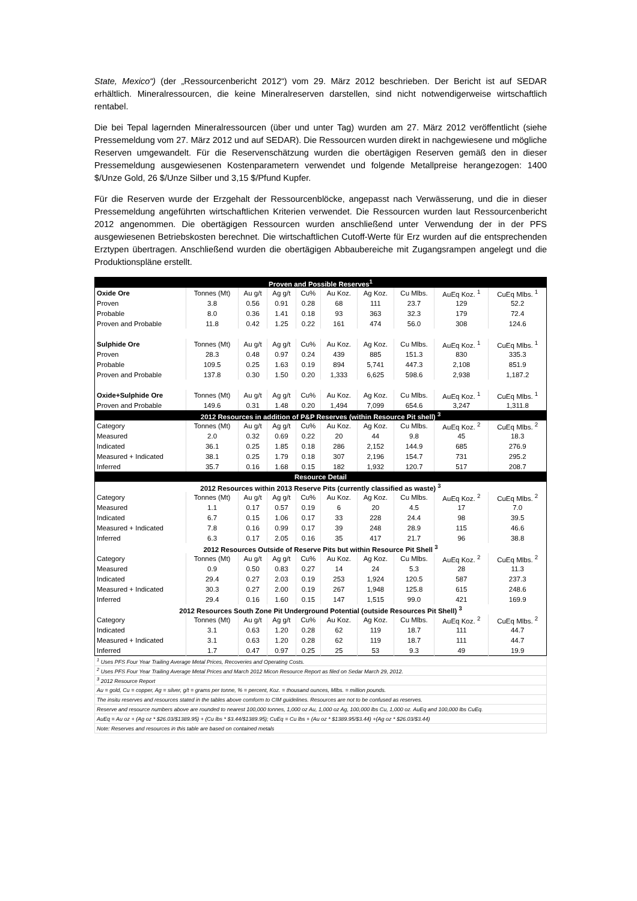State, Mexico“) (der „Ressourcenbericht 2012“) vom 29. März 2012 beschrieben. Der Bericht ist auf SEDAR erhältlich. Mineralressourcen, die keine Mineralreserven darstellen, sind nicht notwendigerweise wirtschaftlich rentabel.
Die bei Tepal lagernden Mineralressourcen (über und unter Tag) wurden am 27. März 2012 veröffentlicht (siehe Pressemeldung vom 27. März 2012 und auf SEDAR). Die Ressourcen wurden direkt in nachgewiesene und mögliche Reserven umgewandelt. Für die Reservenschätzung wurden die obertägigen Reserven gemäß den in dieser Pressemeldung ausgewiesenen Kostenparametern verwendet und folgende Metallpreise herangezogen: 1400 $/Unze Gold, 26 $/Unze Silber und 3,15 $/Pfund Kupfer.
Für die Reserven wurde der Erzgehalt der Ressourcenblöcke, angepasst nach Verwässerung, und die in dieser Pressemeldung angeführten wirtschaftlichen Kriterien verwendet. Die Ressourcen wurden laut Ressourcenbericht 2012 angenommen. Die obertägigen Ressourcen wurden anschließend unter Verwendung der in der PFS ausgewiesenen Betriebskosten berechnet. Die wirtschaftlichen Cutoff-Werte für Erz wurden auf die entsprechenden Erztypen übertragen. Anschließend wurden die obertägigen Abbaubereiche mit Zugangsrampen angelegt und die Produktionspläne erstellt.
| Proven and Possible Reserves<sup>1</sup> | | | | | | | | | |
| --- | --- | --- | --- | --- | --- | --- | --- | --- | --- |
| Oxide Ore | Tonnes (Mt) | Au g/t | Ag g/t | Cu% | Au Koz. | Ag Koz. | Cu Mlbs. | AuEq Koz. <sup>1</sup> | CuEq Mlbs. <sup>1</sup> |
| Proven | 3.8 | 0.56 | 0.91 | 0.28 | 68 | 111 | 23.7 | 129 | 52.2 |
| Probable | 8.0 | 0.36 | 1.41 | 0.18 | 93 | 363 | 32.3 | 179 | 72.4 |
| Proven and Probable | 11.8 | 0.42 | 1.25 | 0.22 | 161 | 474 | 56.0 | 308 | 124.6 |
| Sulphide Ore | Tonnes (Mt) | Au g/t | Ag g/t | Cu% | Au Koz. | Ag Koz. | Cu Mlbs. | AuEq Koz. <sup>1</sup> | CuEq Mlbs. <sup>1</sup> |
| Proven | 28.3 | 0.48 | 0.97 | 0.24 | 439 | 885 | 151.3 | 830 | 335.3 |
| Probable | 109.5 | 0.25 | 1.63 | 0.19 | 894 | 5,741 | 447.3 | 2,108 | 851.9 |
| Proven and Probable | 137.8 | 0.30 | 1.50 | 0.20 | 1,333 | 6,625 | 598.6 | 2,938 | 1,187.2 |
| Oxide+Sulphide Ore | Tonnes (Mt) | Au g/t | Ag g/t | Cu% | Au Koz. | Ag Koz. | Cu Mlbs. | AuEq Koz. <sup>1</sup> | CuEq Mlbs. <sup>1</sup> |
| Proven and Probable | 149.6 | 0.31 | 1.48 | 0.20 | 1,494 | 7,099 | 654.6 | 3,247 | 1,311.8 |
| 2012 Resources in addition of P&P Reserves (within Resource Pit shell) <sup>3</sup> | | | | | | | | | |
| Category | Tonnes (Mt) | Au g/t | Ag g/t | Cu% | Au Koz. | Ag Koz. | Cu Mlbs. | AuEq Koz. <sup>2</sup> | CuEq Mlbs. <sup>2</sup> |
| Measured | 2.0 | 0.32 | 0.69 | 0.22 | 20 | 44 | 9.8 | 45 | 18.3 |
| Indicated | 36.1 | 0.25 | 1.85 | 0.18 | 286 | 2,152 | 144.9 | 685 | 276.9 |
| Measured + Indicated | 38.1 | 0.25 | 1.79 | 0.18 | 307 | 2,196 | 154.7 | 731 | 295.2 |
| Inferred | 35.7 | 0.16 | 1.68 | 0.15 | 182 | 1,932 | 120.7 | 517 | 208.7 |
| Resource Detail | | | | | | | | | |
| 2012 Resources within 2013 Reserve Pits (currently classified as waste) <sup>3</sup> | | | | | | | | | |
| Category | Tonnes (Mt) | Au g/t | Ag g/t | Cu% | Au Koz. | Ag Koz. | Cu Mlbs. | AuEq Koz. <sup>2</sup> | CuEq Mlbs. <sup>2</sup> |
| Measured | 1.1 | 0.17 | 0.57 | 0.19 | 6 | 20 | 4.5 | 17 | 7.0 |
| Indicated | 6.7 | 0.15 | 1.06 | 0.17 | 33 | 228 | 24.4 | 98 | 39.5 |
| Measured + Indicated | 7.8 | 0.16 | 0.99 | 0.17 | 39 | 248 | 28.9 | 115 | 46.6 |
| Inferred | 6.3 | 0.17 | 2.05 | 0.16 | 35 | 417 | 21.7 | 96 | 38.8 |
| 2012 Resources Outside of Reserve Pits but within Resource Pit Shell <sup>3</sup> | | | | | | | | | |
| Category | Tonnes (Mt) | Au g/t | Ag g/t | Cu% | Au Koz. | Ag Koz. | Cu Mlbs. | AuEq Koz. <sup>2</sup> | CuEq Mlbs. <sup>2</sup> |
| Measured | 0.9 | 0.50 | 0.83 | 0.27 | 14 | 24 | 5.3 | 28 | 11.3 |
| Indicated | 29.4 | 0.27 | 2.03 | 0.19 | 253 | 1,924 | 120.5 | 587 | 237.3 |
| Measured + Indicated | 30.3 | 0.27 | 2.00 | 0.19 | 267 | 1,948 | 125.8 | 615 | 248.6 |
| Inferred | 29.4 | 0.16 | 1.60 | 0.15 | 147 | 1,515 | 99.0 | 421 | 169.9 |
| 2012 Resources South Zone Pit Underground Potential (outside Resources Pit Shell) <sup>3</sup> | | | | | | | | | |
| Category | Tonnes (Mt) | Au g/t | Ag g/t | Cu% | Au Koz. | Ag Koz. | Cu Mlbs. | AuEq Koz. <sup>2</sup> | CuEq Mlbs. <sup>2</sup> |
| Indicated | 3.1 | 0.63 | 1.20 | 0.28 | 62 | 119 | 18.7 | 111 | 44.7 |
| Measured + Indicated | 3.1 | 0.63 | 1.20 | 0.28 | 62 | 119 | 18.7 | 111 | 44.7 |
| Inferred | 1.7 | 0.47 | 0.97 | 0.25 | 25 | 53 | 9.3 | 49 | 19.9 |
| <sup>1</sup> Uses PFS Four Year Trailing Average Metal Prices, Recoveries and Operating Costs. |
| <sup>2</sup> Uses PFS Four Year Trailing Average Metal Prices and March 2012 Micon Resource Report as filed on Sedar March 29, 2012. |
| <sup>3</sup> 2012 Resource Report |
| Au = gold, Cu = copper, Ag = silver, g/t = grams per tonne, % = percent, Koz. = thousand ounces, Mlbs. = million pounds. |
| The insitu reserves and resources stated in the tables above comform to CIM guidelines. Resources are not to be confused as reserves. |
| Reserve and resource numbers above are rounded to nearest 100,000 tonnes, 1,000 oz Au, 1,000 oz Ag, 100,000 lbs Cu, 1,000 oz. AuEq and 100,000 lbs CuEq. |
| AuEq = Au oz + (Ag oz * $26.03/$1389.95) + (Cu lbs * $3.44/$1389.95); CuEq = Cu lbs + (Au oz * $1389.95/$3.44) +(Ag oz * $26.03/$3.44) |
| Note: Reserves and resources in this table are based on contained metals |